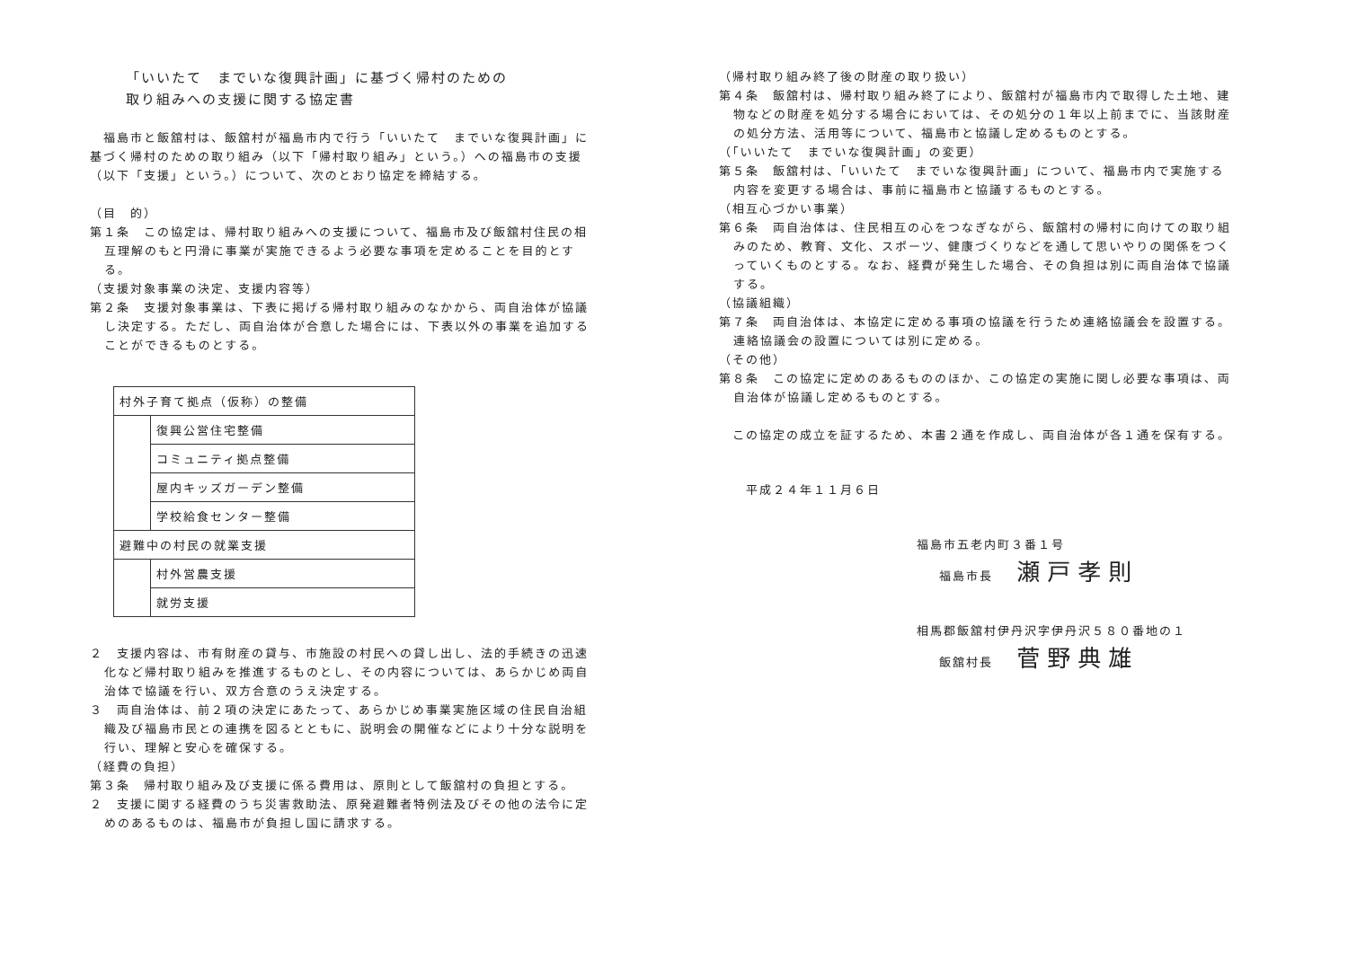「いいたて　までいな復興計画」に基づく帰村のための
取り組みへの支援に関する協定書
　福島市と飯舘村は、飯舘村が福島市内で行う「いいたて　までいな復興計画」に基づく帰村のための取り組み（以下「帰村取り組み」という。）への福島市の支援（以下「支援」という。）について、次のとおり協定を締結する。
（目　的）
第１条　この協定は、帰村取り組みへの支援について、福島市及び飯舘村住民の相互理解のもと円滑に事業が実施できるよう必要な事項を定めることを目的とする。
（支援対象事業の決定、支援内容等）
第２条　支援対象事業は、下表に掲げる帰村取り組みのなかから、両自治体が協議し決定する。ただし、両自治体が合意した場合には、下表以外の事業を追加することができるものとする。
| 村外子育て拠点（仮称）の整備 | |
| | 復興公営住宅整備 |
| | コミュニティ拠点整備 |
| | 屋内キッズガーデン整備 |
| | 学校給食センター整備 |
| 避難中の村民の就業支援 | |
| | 村外営農支援 |
| | 就労支援 |
２　支援内容は、市有財産の貸与、市施設の村民への貸し出し、法的手続きの迅速化など帰村取り組みを推進するものとし、その内容については、あらかじめ両自治体で協議を行い、双方合意のうえ決定する。
３　両自治体は、前２項の決定にあたって、あらかじめ事業実施区域の住民自治組織及び福島市民との連携を図るとともに、説明会の開催などにより十分な説明を行い、理解と安心を確保する。
（経費の負担）
第３条　帰村取り組み及び支援に係る費用は、原則として飯舘村の負担とする。
２　支援に関する経費のうち災害救助法、原発避難者特例法及びその他の法令に定めのあるものは、福島市が負担し国に請求する。
（帰村取り組み終了後の財産の取り扱い）
第４条　飯舘村は、帰村取り組み終了により、飯舘村が福島市内で取得した土地、建物などの財産を処分する場合においては、その処分の１年以上前までに、当該財産の処分方法、活用等について、福島市と協議し定めるものとする。
（「いいたて　までいな復興計画」の変更）
第５条　飯舘村は、「いいたて　までいな復興計画」について、福島市内で実施する内容を変更する場合は、事前に福島市と協議するものとする。
（相互心づかい事業）
第６条　両自治体は、住民相互の心をつなぎながら、飯舘村の帰村に向けての取り組みのため、教育、文化、スポーツ、健康づくりなどを通して思いやりの関係をつくっていくものとする。なお、経費が発生した場合、その負担は別に両自治体で協議する。
（協議組織）
第７条　両自治体は、本協定に定める事項の協議を行うため連絡協議会を設置する。連絡協議会の設置については別に定める。
（その他）
第８条　この協定に定めのあるもののほか、この協定の実施に関し必要な事項は、両自治体が協議し定めるものとする。
　この協定の成立を証するため、本書２通を作成し、両自治体が各１通を保有する。
平成２４年１１月６日
福島市五老内町３番１号
福島市長 瀬戸孝則
相馬郡飯舘村伊丹沢字伊丹沢５８０番地の１
飯舘村長 菅野典雄